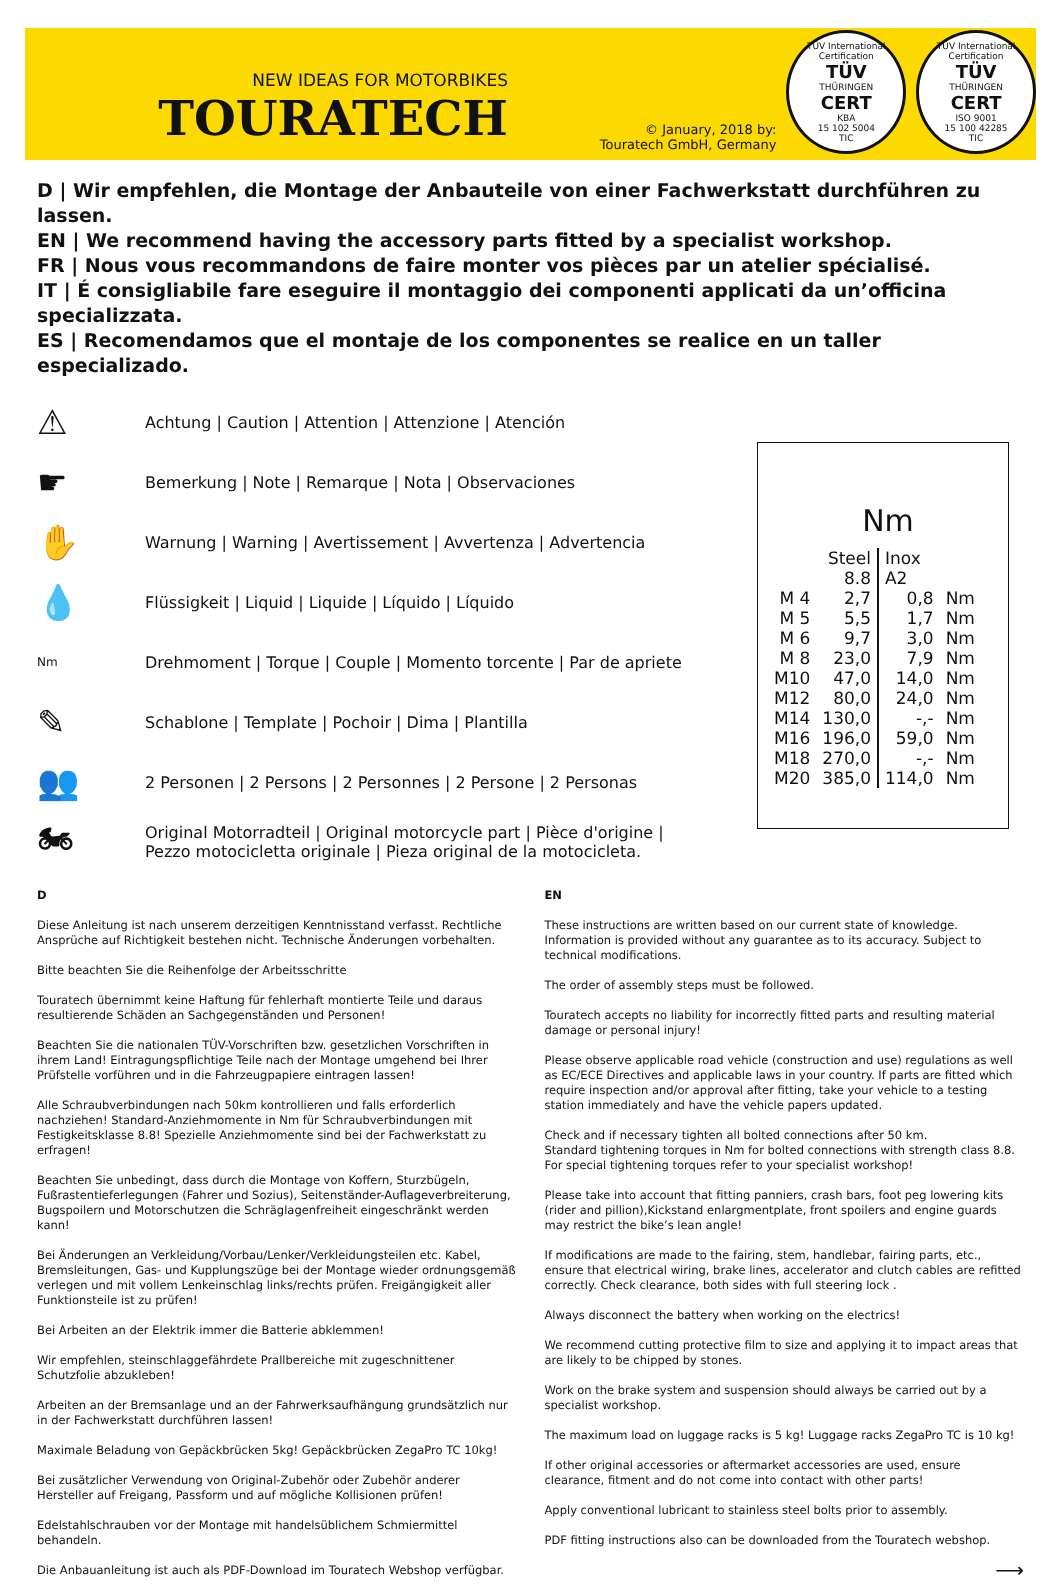NEW IDEAS FOR MOTORBIKES
TOURATECH
© January, 2018 by:
Touratech GmbH, Germany
TÜV International Certification
TÜV
THÜRINGEN
CERT
KBA
15 102 5004
TIC
TÜV International Certification
TÜV
THÜRINGEN
CERT
ISO 9001
15 100 42285
TIC
D | Wir empfehlen, die Montage der Anbauteile von einer Fachwerkstatt durchführen zu lassen.
EN | We recommend having the accessory parts fitted by a specialist workshop.
FR | Nous vous recommandons de faire monter vos pièces par un atelier spécialisé.
IT | É consigliabile fare eseguire il montaggio dei componenti applicati da un’officina specializzata.
ES | Recomendamos que el montaje de los componentes se realice en un taller especializado.
⚠ Achtung | Caution | Attention | Attenzione | Atención
☛ Bemerkung | Note | Remarque | Nota | Observaciones
✋ Warnung | Warning | Avertissement | Avvertenza | Advertencia
💧 Flüssigkeit | Liquid | Liquide | Líquido | Líquido
Nm Drehmoment | Torque | Couple | Momento torcente | Par de apriete
✎ Schablone | Template | Pochoir | Dima | Plantilla
👥 2 Personen | 2 Persons | 2 Personnes | 2 Persone | 2 Personas
🏍 Original Motorradteil | Original motorcycle part | Pièce d'origine |
Pezzo motocicletta originale | Pieza original de la motocicleta.
Nm
| | Steel 8.8 | Inox A2 | |
| M 4 | 2,7 | 0,8 | Nm |
| M 5 | 5,5 | 1,7 | Nm |
| M 6 | 9,7 | 3,0 | Nm |
| M 8 | 23,0 | 7,9 | Nm |
| M10 | 47,0 | 14,0 | Nm |
| M12 | 80,0 | 24,0 | Nm |
| M14 | 130,0 | -,- | Nm |
| M16 | 196,0 | 59,0 | Nm |
| M18 | 270,0 | -,- | Nm |
| M20 | 385,0 | 114,0 | Nm |
D
Diese Anleitung ist nach unserem derzeitigen Kenntnisstand verfasst. Rechtliche Ansprüche auf Richtigkeit bestehen nicht. Technische Änderungen vorbehalten.
Bitte beachten Sie die Reihenfolge der Arbeitsschritte
Touratech übernimmt keine Haftung für fehlerhaft montierte Teile und daraus resultierende Schäden an Sachgegenständen und Personen!
Beachten Sie die nationalen TÜV-Vorschriften bzw. gesetzlichen Vorschriften in ihrem Land! Eintragungspflichtige Teile nach der Montage umgehend bei Ihrer Prüfstelle vorführen und in die Fahrzeugpapiere eintragen lassen!
Alle Schraubverbindungen nach 50km kontrollieren und falls erforderlich nachziehen! Standard-Anziehmomente in Nm für Schraubverbindungen mit Festigkeitsklasse 8.8! Spezielle Anziehmomente sind bei der Fachwerkstatt zu erfragen!
Beachten Sie unbedingt, dass durch die Montage von Koffern, Sturzbügeln, Fußrastentieferlegungen (Fahrer und Sozius), Seitenständer-Auflageverbreiterung, Bugspoilern und Motorschutzen die Schräglagenfreiheit eingeschränkt werden kann!
Bei Änderungen an Verkleidung/Vorbau/Lenker/Verkleidungsteilen etc. Kabel, Bremsleitungen, Gas- und Kupplungszüge bei der Montage wieder ordnungsgemäß verlegen und mit vollem Lenkeinschlag links/rechts prüfen. Freigängigkeit aller Funktionsteile ist zu prüfen!
Bei Arbeiten an der Elektrik immer die Batterie abklemmen!
Wir empfehlen, steinschlaggefährdete Prallbereiche mit zugeschnittener Schutzfolie abzukleben!
Arbeiten an der Bremsanlage und an der Fahrwerksaufhängung grundsätzlich nur in der Fachwerkstatt durchführen lassen!
Maximale Beladung von Gepäckbrücken 5kg! Gepäckbrücken ZegaPro TC 10kg!
Bei zusätzlicher Verwendung von Original-Zubehör oder Zubehör anderer Hersteller auf Freigang, Passform und auf mögliche Kollisionen prüfen!
Edelstahlschrauben vor der Montage mit handelsüblichem Schmiermittel behandeln.
Die Anbauanleitung ist auch als PDF-Download im Touratech Webshop verfügbar.
EN
These instructions are written based on our current state of knowledge. Information is provided without any guarantee as to its accuracy. Subject to technical modifications.
The order of assembly steps must be followed.
Touratech accepts no liability for incorrectly fitted parts and resulting material damage or personal injury!
Please observe applicable road vehicle (construction and use) regulations as well as EC/ECE Directives and applicable laws in your country. If parts are fitted which require inspection and/or approval after fitting, take your vehicle to a testing station immediately and have the vehicle papers updated.
Check and if necessary tighten all bolted connections after 50 km.
Standard tightening torques in Nm for bolted connections with strength class 8.8.
For special tightening torques refer to your specialist workshop!
Please take into account that fitting panniers, crash bars, foot peg lowering kits (rider and pillion),Kickstand enlargmentplate, front spoilers and engine guards may restrict the bike’s lean angle!
If modifications are made to the fairing, stem, handlebar, fairing parts, etc., ensure that electrical wiring, brake lines, accelerator and clutch cables are refitted correctly. Check clearance, both sides with full steering lock .
Always disconnect the battery when working on the electrics!
We recommend cutting protective film to size and applying it to impact areas that are likely to be chipped by stones.
Work on the brake system and suspension should always be carried out by a specialist workshop.
The maximum load on luggage racks is 5 kg! Luggage racks ZegaPro TC is 10 kg!
If other original accessories or aftermarket accessories are used, ensure clearance, fitment and do not come into contact with other parts!
Apply conventional lubricant to stainless steel bolts prior to assembly.
PDF fitting instructions also can be downloaded from the Touratech webshop.
⟶